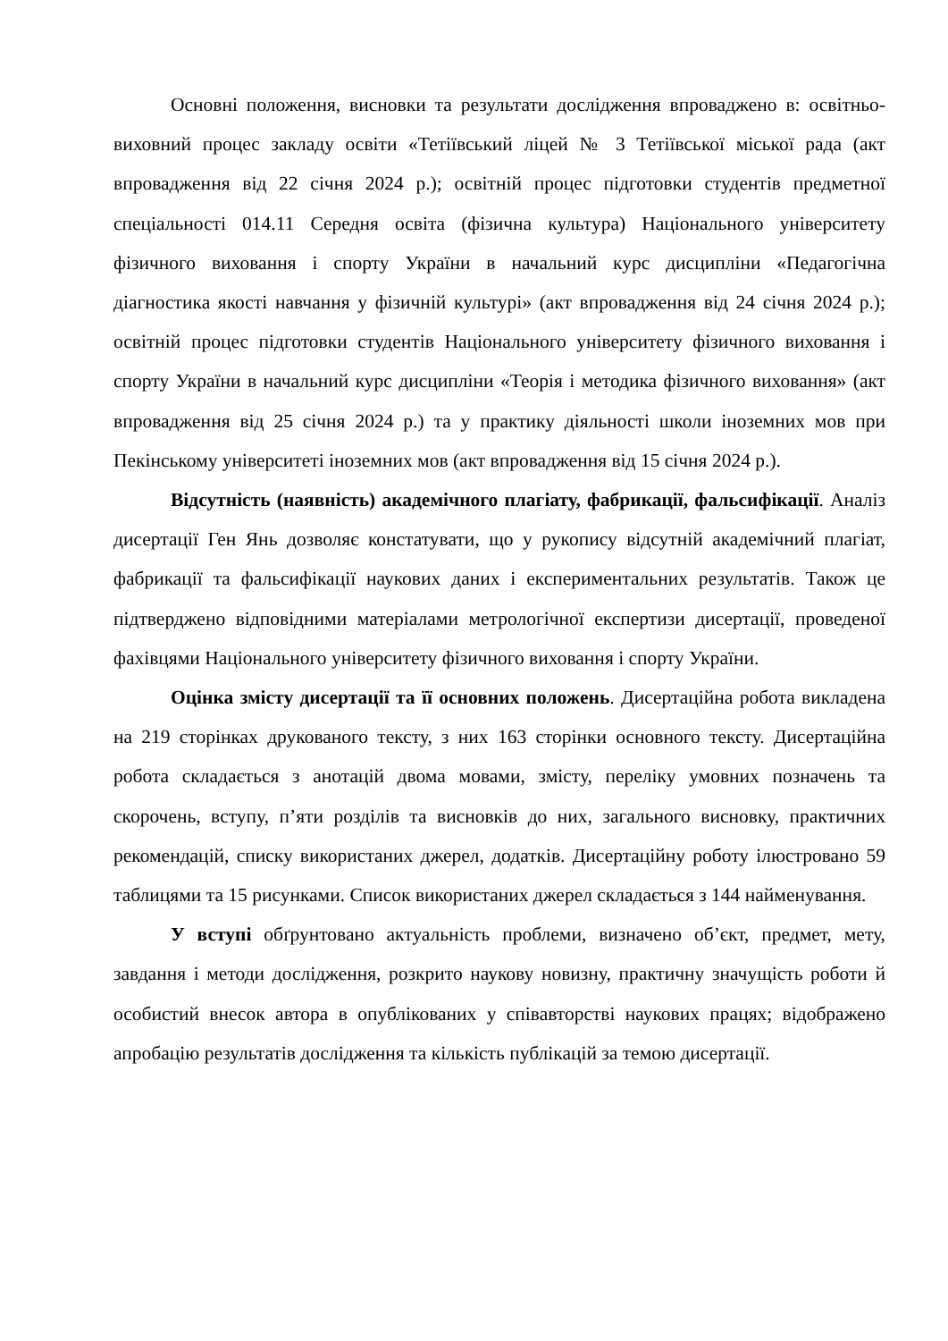Основні положення, висновки та результати дослідження впроваджено в: освітньо-виховний процес закладу освіти «Тетіївський ліцей № 3 Тетіївської міської рада (акт впровадження від 22 січня 2024 р.); освітній процес підготовки студентів предметної спеціальності 014.11 Середня освіта (фізична культура) Національного університету фізичного виховання і спорту України в начальний курс дисципліни «Педагогічна діагностика якості навчання у фізичній культурі» (акт впровадження від 24 січня 2024 р.); освітній процес підготовки студентів Національного університету фізичного виховання і спорту України в начальний курс дисципліни «Теорія і методика фізичного виховання» (акт впровадження від 25 січня 2024 р.) та у практику діяльності школи іноземних мов при Пекінському університеті іноземних мов (акт впровадження від 15 січня 2024 р.).
Відсутність (наявність) академічного плагіату, фабрикації, фальсифікації. Аналіз дисертації Ген Янь дозволяє констатувати, що у рукопису відсутній академічний плагіат, фабрикації та фальсифікації наукових даних і експериментальних результатів. Також це підтверджено відповідними матеріалами метрологічної експертизи дисертації, проведеної фахівцями Національного університету фізичного виховання і спорту України.
Оцінка змісту дисертації та її основних положень. Дисертаційна робота викладена на 219 сторінках друкованого тексту, з них 163 сторінки основного тексту. Дисертаційна робота складається з анотацій двома мовами, змісту, переліку умовних позначень та скорочень, вступу, п’яти розділів та висновків до них, загального висновку, практичних рекомендацій, списку використаних джерел, додатків. Дисертаційну роботу ілюстровано 59 таблицями та 15 рисунками. Список використаних джерел складається з 144 найменування.
У вступі обґрунтовано актуальність проблеми, визначено об’єкт, предмет, мету, завдання і методи дослідження, розкрито наукову новизну, практичну значущість роботи й особистий внесок автора в опублікованих у співавторстві наукових працях; відображено апробацію результатів дослідження та кількість публікацій за темою дисертації.